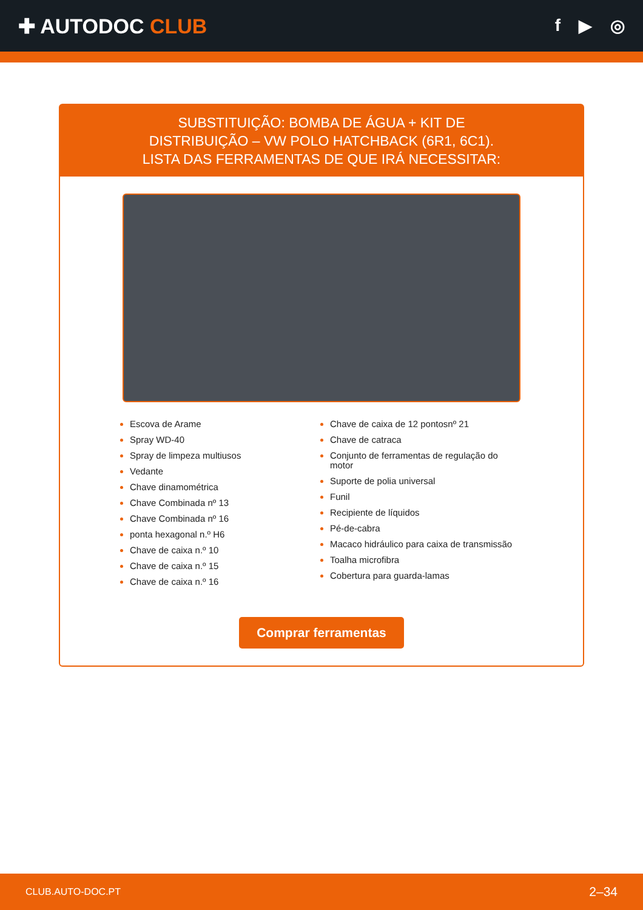✚ AUTODOC CLUB
f ▶ ◎
SUBSTITUIÇÃO: BOMBA DE ÁGUA + KIT DE
DISTRIBUIÇÃO – VW POLO HATCHBACK (6R1, 6C1).
LISTA DAS FERRAMENTAS DE QUE IRÁ NECESSITAR:
Escova de Arame
Spray WD-40
Spray de limpeza multiusos
Vedante
Chave dinamométrica
Chave Combinada nº 13
Chave Combinada nº 16
ponta hexagonal n.º H6
Chave de caixa n.º 10
Chave de caixa n.º 15
Chave de caixa n.º 16
Chave de caixa de 12 pontosnº 21
Chave de catraca
Conjunto de ferramentas de regulação do motor
Suporte de polia universal
Funil
Recipiente de líquidos
Pé-de-cabra
Macaco hidráulico para caixa de transmissão
Toalha microfibra
Cobertura para guarda-lamas
Comprar ferramentas
CLUB.AUTO-DOC.PT 2–34